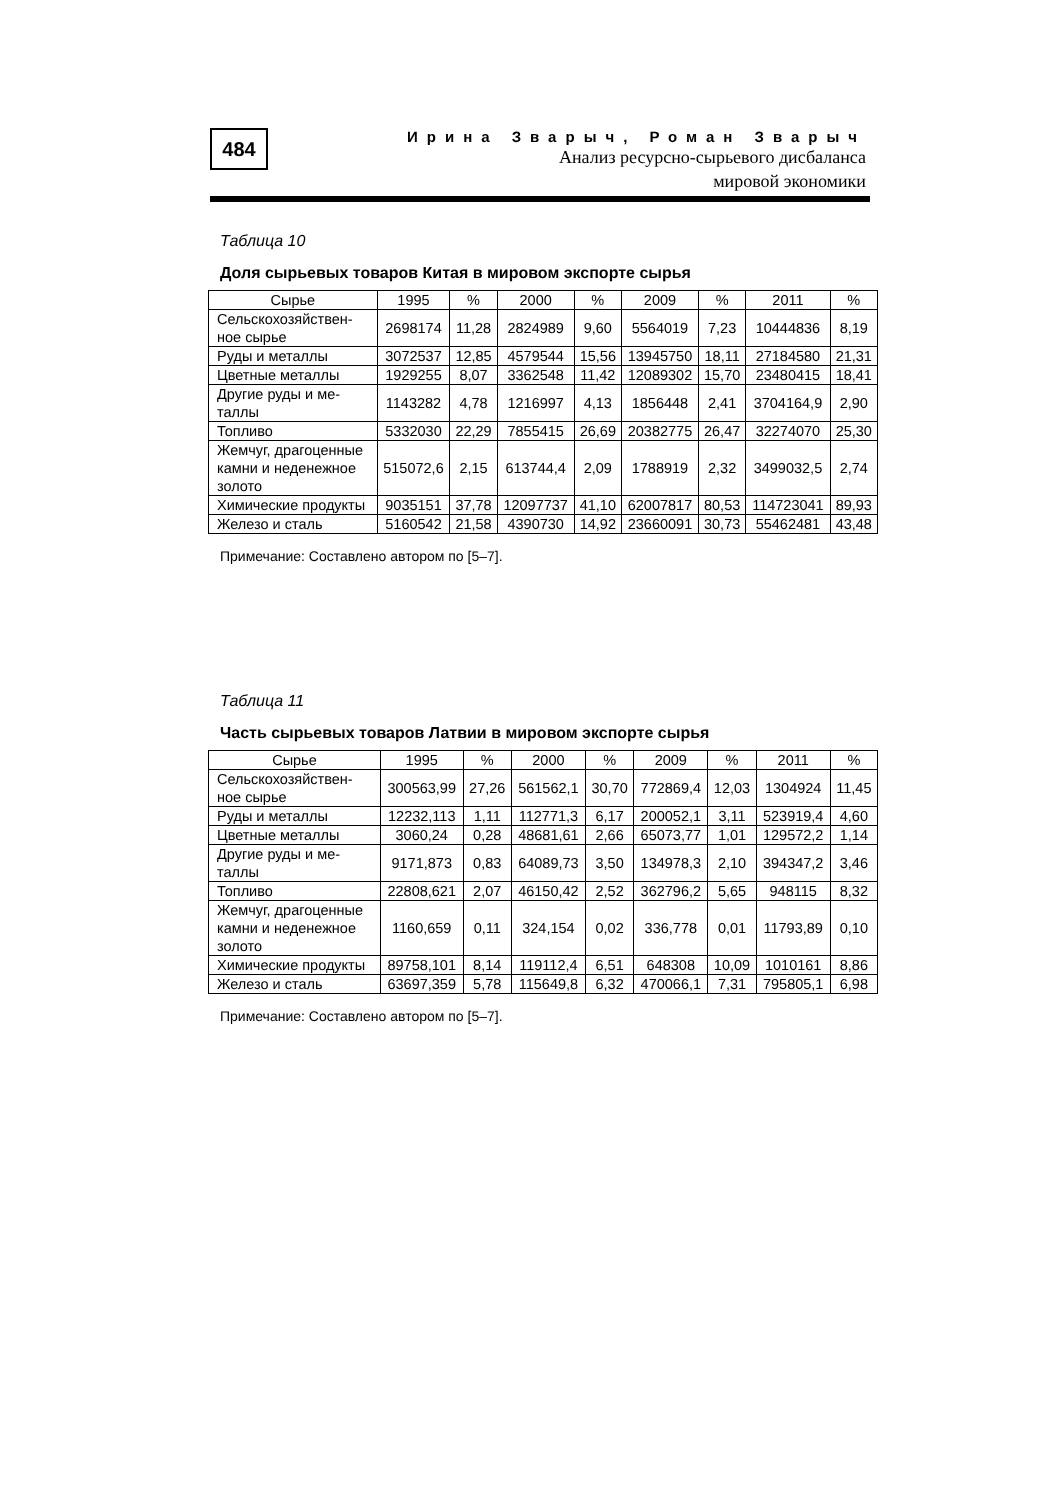484
Ирина Зварыч, Роман Зварыч
Анализ ресурсно-сырьевого дисбаланса
мировой экономики
Таблица 10
Доля сырьевых товаров Китая в мировом экспорте сырья
| Сырье | 1995 | % | 2000 | % | 2009 | % | 2011 | % |
| --- | --- | --- | --- | --- | --- | --- | --- | --- |
| Сельскохозяйствен- ное сырье | 2698174 | 11,28 | 2824989 | 9,60 | 5564019 | 7,23 | 10444836 | 8,19 |
| Руды и металлы | 3072537 | 12,85 | 4579544 | 15,56 | 13945750 | 18,11 | 27184580 | 21,31 |
| Цветные металлы | 1929255 | 8,07 | 3362548 | 11,42 | 12089302 | 15,70 | 23480415 | 18,41 |
| Другие руды и ме- таллы | 1143282 | 4,78 | 1216997 | 4,13 | 1856448 | 2,41 | 3704164,9 | 2,90 |
| Топливо | 5332030 | 22,29 | 7855415 | 26,69 | 20382775 | 26,47 | 32274070 | 25,30 |
| Жемчуг, драгоценные камни и неденежное золото | 515072,6 | 2,15 | 613744,4 | 2,09 | 1788919 | 2,32 | 3499032,5 | 2,74 |
| Химические продукты | 9035151 | 37,78 | 12097737 | 41,10 | 62007817 | 80,53 | 114723041 | 89,93 |
| Железо и сталь | 5160542 | 21,58 | 4390730 | 14,92 | 23660091 | 30,73 | 55462481 | 43,48 |
Примечание: Составлено автором по [5–7].
Таблица 11
Часть сырьевых товаров Латвии в мировом экспорте сырья
| Сырье | 1995 | % | 2000 | % | 2009 | % | 2011 | % |
| --- | --- | --- | --- | --- | --- | --- | --- | --- |
| Сельскохозяйствен- ное сырье | 300563,99 | 27,26 | 561562,1 | 30,70 | 772869,4 | 12,03 | 1304924 | 11,45 |
| Руды и металлы | 12232,113 | 1,11 | 112771,3 | 6,17 | 200052,1 | 3,11 | 523919,4 | 4,60 |
| Цветные металлы | 3060,24 | 0,28 | 48681,61 | 2,66 | 65073,77 | 1,01 | 129572,2 | 1,14 |
| Другие руды и ме- таллы | 9171,873 | 0,83 | 64089,73 | 3,50 | 134978,3 | 2,10 | 394347,2 | 3,46 |
| Топливо | 22808,621 | 2,07 | 46150,42 | 2,52 | 362796,2 | 5,65 | 948115 | 8,32 |
| Жемчуг, драгоценные камни и неденежное золото | 1160,659 | 0,11 | 324,154 | 0,02 | 336,778 | 0,01 | 11793,89 | 0,10 |
| Химические продукты | 89758,101 | 8,14 | 119112,4 | 6,51 | 648308 | 10,09 | 1010161 | 8,86 |
| Железо и сталь | 63697,359 | 5,78 | 115649,8 | 6,32 | 470066,1 | 7,31 | 795805,1 | 6,98 |
Примечание: Составлено автором по [5–7].